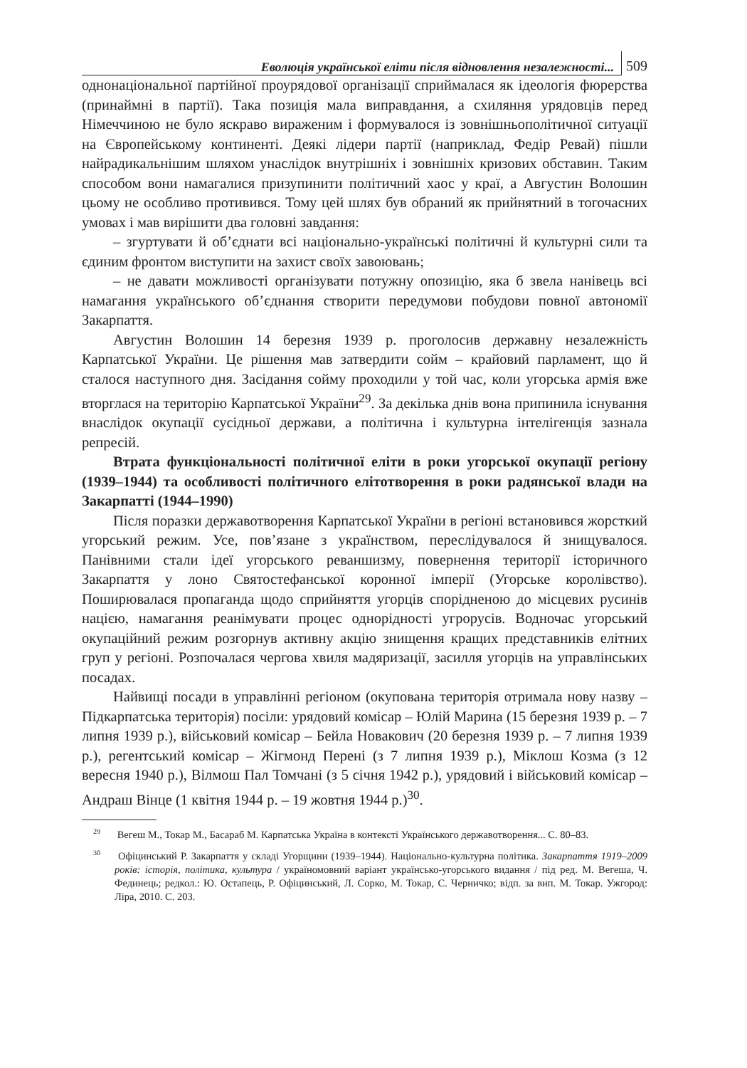Еволюція української еліти після відновлення незалежності... 509
однонаціональної партійної проурядової організації сприймалася як ідеологія фюрерства (принаймні в партії). Така позиція мала виправдання, а схиляння урядовців перед Німеччиною не було яскраво вираженим і формувалося із зовнішньополітичної ситуації на Європейському континенті. Деякі лідери партії (наприклад, Федір Ревай) пішли найрадикальнішим шляхом унаслідок внутрішніх і зовнішніх кризових обставин. Таким способом вони намагалися призупинити політичний хаос у краї, а Августин Волошин цьому не особливо противився. Тому цей шлях був обраний як прийнятний в тогочасних умовах і мав вирішити два головні завдання:
– згуртувати й об’єднати всі національно-українські політичні й культурні сили та єдиним фронтом виступити на захист своїх завоювань;
– не давати можливості організувати потужну опозицію, яка б звела нанівець всі намагання українського об’єднання створити передумови побудови повної автономії Закарпаття.
Августин Волошин 14 березня 1939 р. проголосив державну незалежність Карпатської України. Це рішення мав затвердити сойм – крайовий парламент, що й сталося наступного дня. Засідання сойму проходили у той час, коли угорська армія вже вторглася на територію Карпатської України<sup>29</sup>. За декілька днів вона припинила існування внаслідок окупації сусідньої держави, а політична і культурна інтелігенція зазнала репресій.
Втрата функціональності політичної еліти в роки угорської окупації регіону (1939–1944) та особливості політичного елітотворення в роки радянської влади на Закарпатті (1944–1990)
Після поразки державотворення Карпатської України в регіоні встановився жорсткий угорський режим. Усе, пов’язане з українством, переслідувалося й знищувалося. Панівними стали ідеї угорського реваншизму, повернення території історичного Закарпаття у лоно Святостефанської коронної імперії (Угорське королівство). Поширювалася пропаганда щодо сприйняття угорців спорідненою до місцевих русинів нацією, намагання реанімувати процес однорідності угрорусів. Водночас угорський окупаційний режим розгорнув активну акцію знищення кращих представників елітних груп у регіоні. Розпочалася чергова хвиля мадяризації, засилля угорців на управлінських посадах.
Найвищі посади в управлінні регіоном (окупована територія отримала нову назву – Підкарпатська територія) посіли: урядовий комісар – Юлій Марина (15 березня 1939 р. – 7 липня 1939 р.), військовий комісар – Бейла Новакович (20 березня 1939 р. – 7 липня 1939 р.), регентський комісар – Жігмонд Перені (з 7 липня 1939 р.), Міклош Козма (з 12 вересня 1940 р.), Вілмош Пал Томчані (з 5 січня 1942 р.), урядовий і військовий комісар – Андраш Вінце (1 квітня 1944 р. – 19 жовтня 1944 р.)<sup>30</sup>.
<sup>29</sup> Вегеш М., Токар М., Басараб М. Карпатська Україна в контексті Українського державотворення... С. 80–83.
<sup>30</sup> Офіцинський Р. Закарпаття у складі Угорщини (1939–1944). Національно-культурна політика. Закарпаття 1919–2009 років: історія, політика, культура / україномовний варіант українсько-угорського видання / під ред. М. Вегеша, Ч. Фединець; редкол.: Ю. Остапець, Р. Офіцинський, Л. Сорко, М. Токар, С. Черничко; відп. за вип. М. Токар. Ужгород: Ліра, 2010. С. 203.